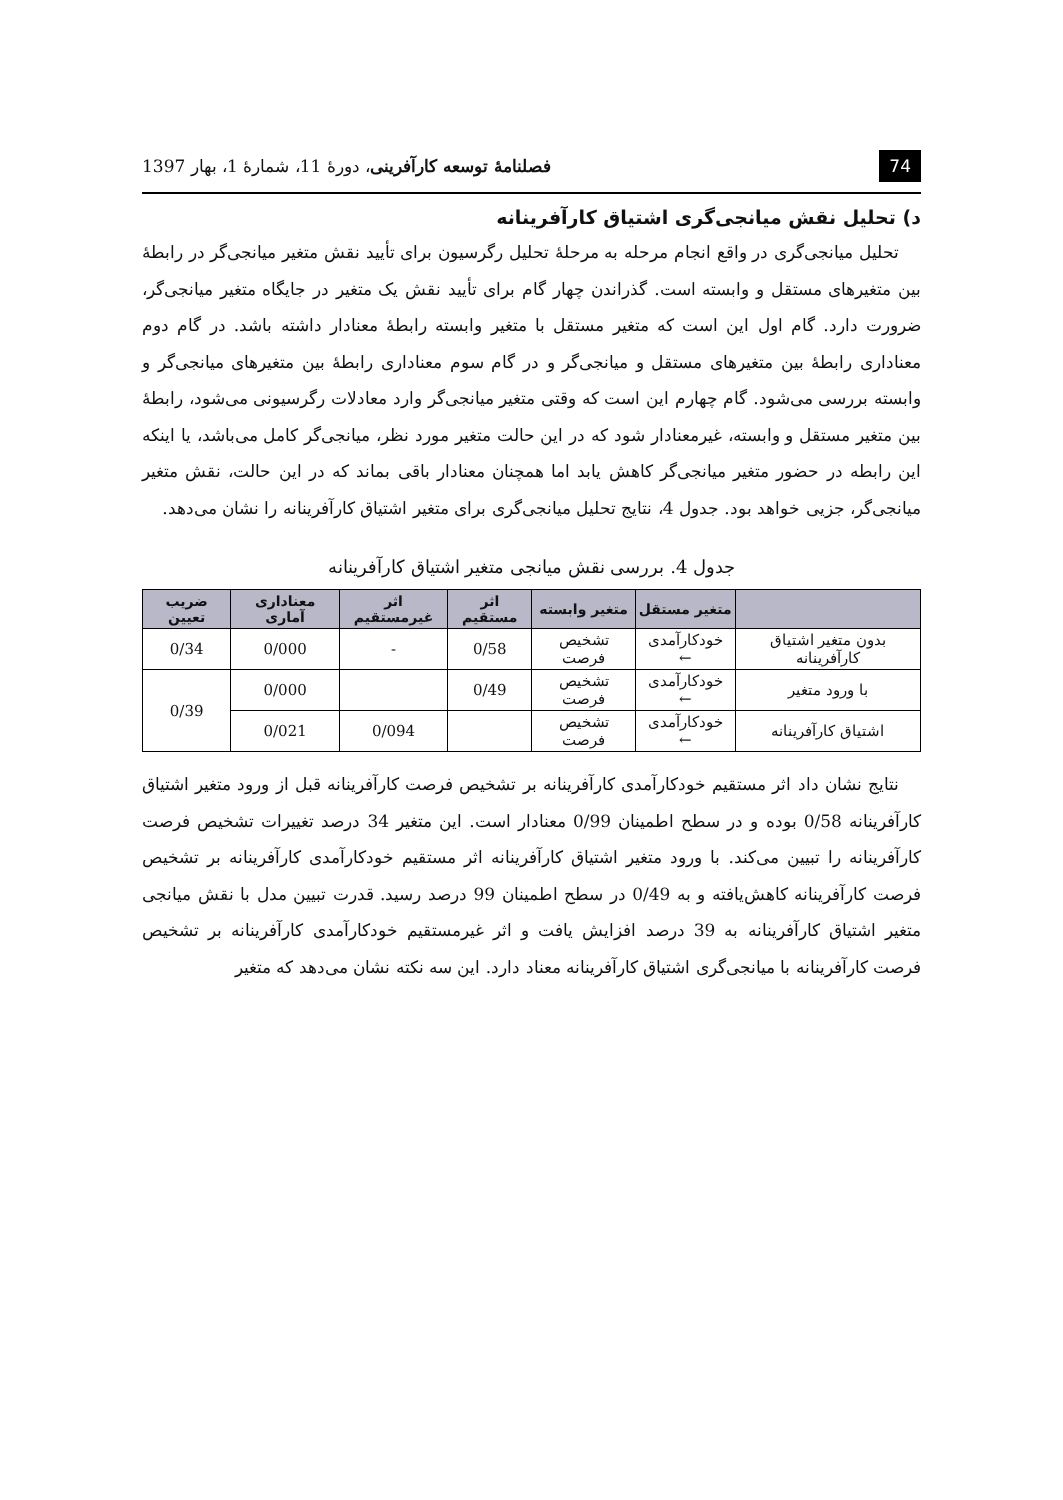74 فصلنامهٔ توسعه کارآفرینی، دورهٔ 11، شمارهٔ 1، بهار 1397
د) تحلیل نقش میانجی‌گری اشتیاق کارآفرینانه
تحلیل میانجی‌گری در واقع انجام مرحله به مرحلهٔ تحلیل رگرسیون برای تأیید نقش متغیر میانجی‌گر در رابطهٔ بین متغیرهای مستقل و وابسته است. گذراندن چهار گام برای تأیید نقش یک متغیر در جایگاه متغیر میانجی‌گر، ضرورت دارد. گام اول این است که متغیر مستقل با متغیر وابسته رابطهٔ معنادار داشته باشد. در گام دوم معناداری رابطهٔ بین متغیرهای مستقل و میانجی‌گر و در گام سوم معناداری رابطهٔ بین متغیرهای میانجی‌گر و وابسته بررسی می‌شود. گام چهارم این است که وقتی متغیر میانجی‌گر وارد معادلات رگرسیونی می‌شود، رابطهٔ بین متغیر مستقل و وابسته، غیرمعنادار شود که در این حالت متغیر مورد نظر، میانجی‌گر کامل می‌باشد، یا اینکه این رابطه در حضور متغیر میانجی‌گر کاهش یابد اما همچنان معنادار باقی بماند که در این حالت، نقش متغیر میانجی‌گر، جزیی خواهد بود. جدول 4، نتایج تحلیل میانجی‌گری برای متغیر اشتیاق کارآفرینانه را نشان می‌دهد.
جدول 4. بررسی نقش میانجی متغیر اشتیاق کارآفرینانه
| | متغیر مستقل | متغیر وابسته | اثر مستقیم | اثر غیرمستقیم | معناداری آماری | ضریب تعیین |
| --- | --- | --- | --- | --- | --- | --- |
| بدون متغیر اشتیاق کارآفرینانه | خودکارآمدی ← | تشخیص فرصت | 0/58 | - | 0/000 | 0/34 |
| با ورود متغیر | خودکارآمدی ← | تشخیص فرصت | 0/49 | | 0/000 | 0/39 |
| اشتیاق کارآفرینانه | خودکارآمدی ← | تشخیص فرصت | | 0/094 | 0/021 | |
نتایج نشان داد اثر مستقیم خودکارآمدی کارآفرینانه بر تشخیص فرصت کارآفرینانه قبل از ورود متغیر اشتیاق کارآفرینانه 0/58 بوده و در سطح اطمینان 0/99 معنادار است. این متغیر 34 درصد تغییرات تشخیص فرصت کارآفرینانه را تبیین می‌کند. با ورود متغیر اشتیاق کارآفرینانه اثر مستقیم خودکارآمدی کارآفرینانه بر تشخیص فرصت کارآفرینانه کاهش‌یافته و به 0/49 در سطح اطمینان 99 درصد رسید. قدرت تبیین مدل با نقش میانجی متغیر اشتیاق کارآفرینانه به 39 درصد افزایش یافت و اثر غیرمستقیم خودکارآمدی کارآفرینانه بر تشخیص فرصت کارآفرینانه با میانجی‌گری اشتیاق کارآفرینانه معناد دارد. این سه نکته نشان می‌دهد که متغیر